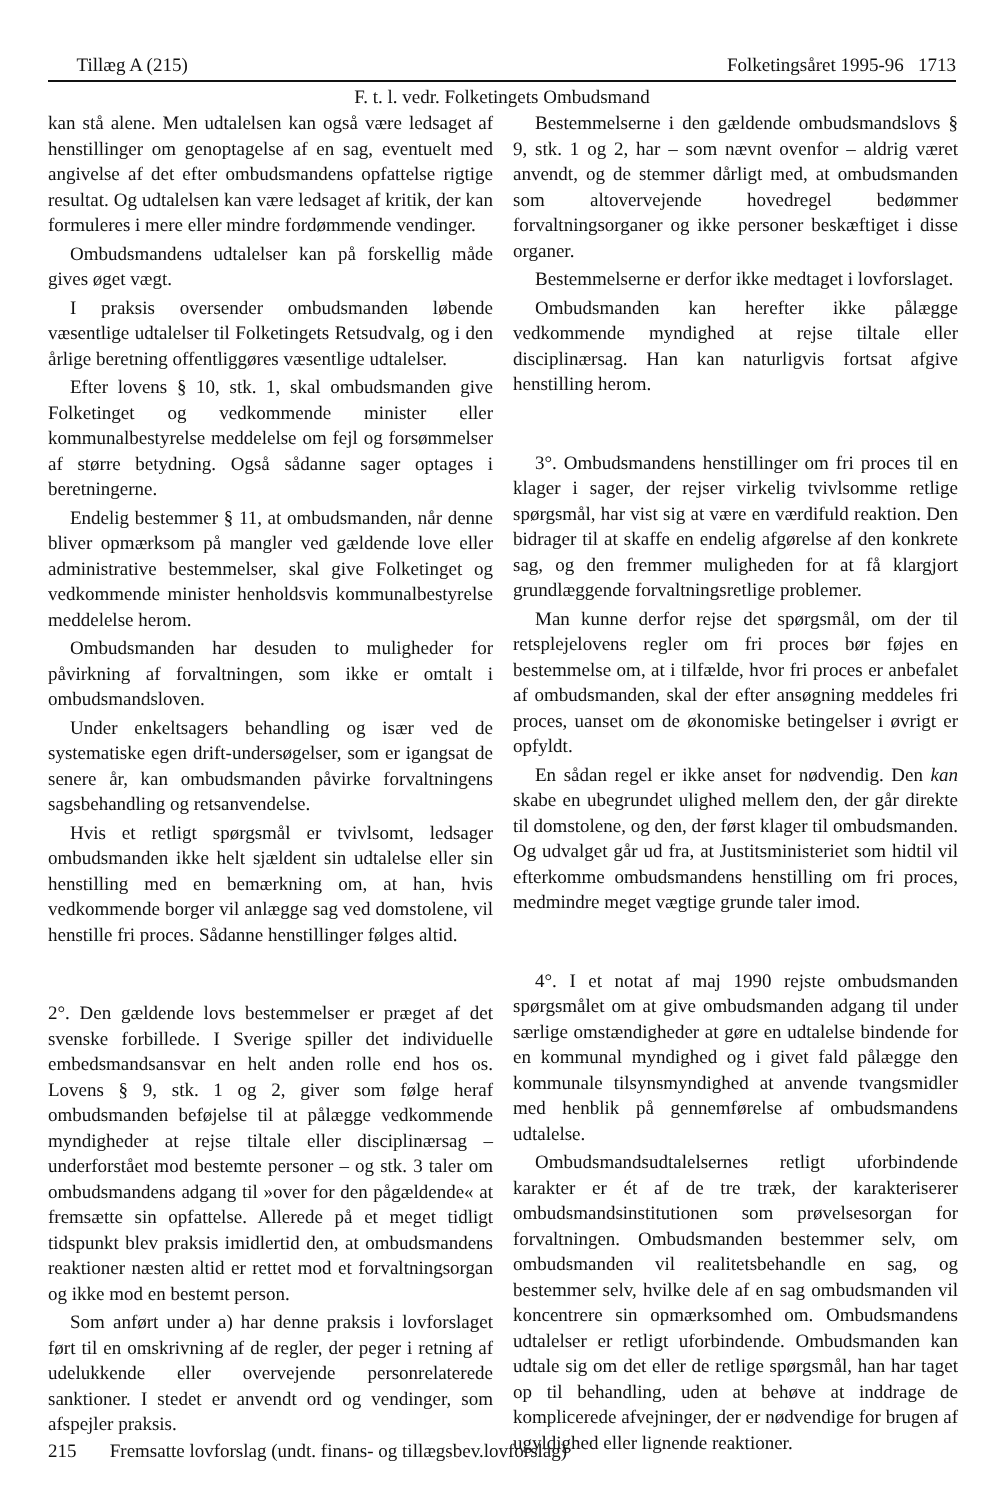Tillæg A (215) Folketingsåret 1995-96 1713
F. t. l. vedr. Folketingets Ombudsmand
kan stå alene. Men udtalelsen kan også være ledsaget af henstillinger om genoptagelse af en sag, eventuelt med angivelse af det efter ombudsmandens opfattelse rigtige resultat. Og udtalelsen kan være ledsaget af kritik, der kan formuleres i mere eller mindre fordømmende vendinger.
Ombudsmandens udtalelser kan på forskellig måde gives øget vægt.
I praksis oversender ombudsmanden løbende væsentlige udtalelser til Folketingets Retsudvalg, og i den årlige beretning offentliggøres væsentlige udtalelser.
Efter lovens § 10, stk. 1, skal ombudsmanden give Folketinget og vedkommende minister eller kommunalbestyrelse meddelelse om fejl og forsømmelser af større betydning. Også sådanne sager optages i beretningerne.
Endelig bestemmer § 11, at ombudsmanden, når denne bliver opmærksom på mangler ved gældende love eller administrative bestemmelser, skal give Folketinget og vedkommende minister henholdsvis kommunalbestyrelse meddelelse herom.
Ombudsmanden har desuden to muligheder for påvirkning af forvaltningen, som ikke er omtalt i ombudsmandsloven.
Under enkeltsagers behandling og især ved de systematiske egen drift-undersøgelser, som er igangsat de senere år, kan ombudsmanden påvirke forvaltningens sagsbehandling og retsanvendelse.
Hvis et retligt spørgsmål er tvivlsomt, ledsager ombudsmanden ikke helt sjældent sin udtalelse eller sin henstilling med en bemærkning om, at han, hvis vedkommende borger vil anlægge sag ved domstolene, vil henstille fri proces. Sådanne henstillinger følges altid.
2°. Den gældende lovs bestemmelser er præget af det svenske forbillede. I Sverige spiller det individuelle embedsmandsansvar en helt anden rolle end hos os. Lovens § 9, stk. 1 og 2, giver som følge heraf ombudsmanden beføjelse til at pålægge vedkommende myndigheder at rejse tiltale eller disciplinærsag – underforstået mod bestemte personer – og stk. 3 taler om ombudsmandens adgang til »over for den pågældende« at fremsætte sin opfattelse. Allerede på et meget tidligt tidspunkt blev praksis imidlertid den, at ombudsmandens reaktioner næsten altid er rettet mod et forvaltningsorgan og ikke mod en bestemt person.
Som anført under a) har denne praksis i lovforslaget ført til en omskrivning af de regler, der peger i retning af udelukkende eller overvejende personrelaterede sanktioner. I stedet er anvendt ord og vendinger, som afspejler praksis.
Bestemmelserne i den gældende ombudsmandslovs § 9, stk. 1 og 2, har – som nævnt ovenfor – aldrig været anvendt, og de stemmer dårligt med, at ombudsmanden som altovervejende hovedregel bedømmer forvaltningsorganer og ikke personer beskæftiget i disse organer.
Bestemmelserne er derfor ikke medtaget i lovforslaget.
Ombudsmanden kan herefter ikke pålægge vedkommende myndighed at rejse tiltale eller disciplinærsag. Han kan naturligvis fortsat afgive henstilling herom.
3°. Ombudsmandens henstillinger om fri proces til en klager i sager, der rejser virkelig tvivlsomme retlige spørgsmål, har vist sig at være en værdifuld reaktion. Den bidrager til at skaffe en endelig afgørelse af den konkrete sag, og den fremmer muligheden for at få klargjort grundlæggende forvaltningsretlige problemer.
Man kunne derfor rejse det spørgsmål, om der til retsplejelovens regler om fri proces bør føjes en bestemmelse om, at i tilfælde, hvor fri proces er anbefalet af ombudsmanden, skal der efter ansøgning meddeles fri proces, uanset om de økonomiske betingelser i øvrigt er opfyldt.
En sådan regel er ikke anset for nødvendig. Den kan skabe en ubegrundet ulighed mellem den, der går direkte til domstolene, og den, der først klager til ombudsmanden. Og udvalget går ud fra, at Justitsministeriet som hidtil vil efterkomme ombudsmandens henstilling om fri proces, medmindre meget vægtige grunde taler imod.
4°. I et notat af maj 1990 rejste ombudsmanden spørgsmålet om at give ombudsmanden adgang til under særlige omstændigheder at gøre en udtalelse bindende for en kommunal myndighed og i givet fald pålægge den kommunale tilsynsmyndighed at anvende tvangsmidler med henblik på gennemførelse af ombudsmandens udtalelse.
Ombudsmandsudtalelsernes retligt uforbindende karakter er ét af de tre træk, der karakteriserer ombudsmandsinstitutionen som prøvelsesorgan for forvaltningen. Ombudsmanden bestemmer selv, om ombudsmanden vil realitetsbehandle en sag, og bestemmer selv, hvilke dele af en sag ombudsmanden vil koncentrere sin opmærksomhed om. Ombudsmandens udtalelser er retligt uforbindende. Ombudsmanden kan udtale sig om det eller de retlige spørgsmål, han har taget op til behandling, uden at behøve at inddrage de komplicerede afvejninger, der er nødvendige for brugen af ugyldighed eller lignende reaktioner.
215 Fremsatte lovforslag (undt. finans- og tillægsbev.lovforslag)